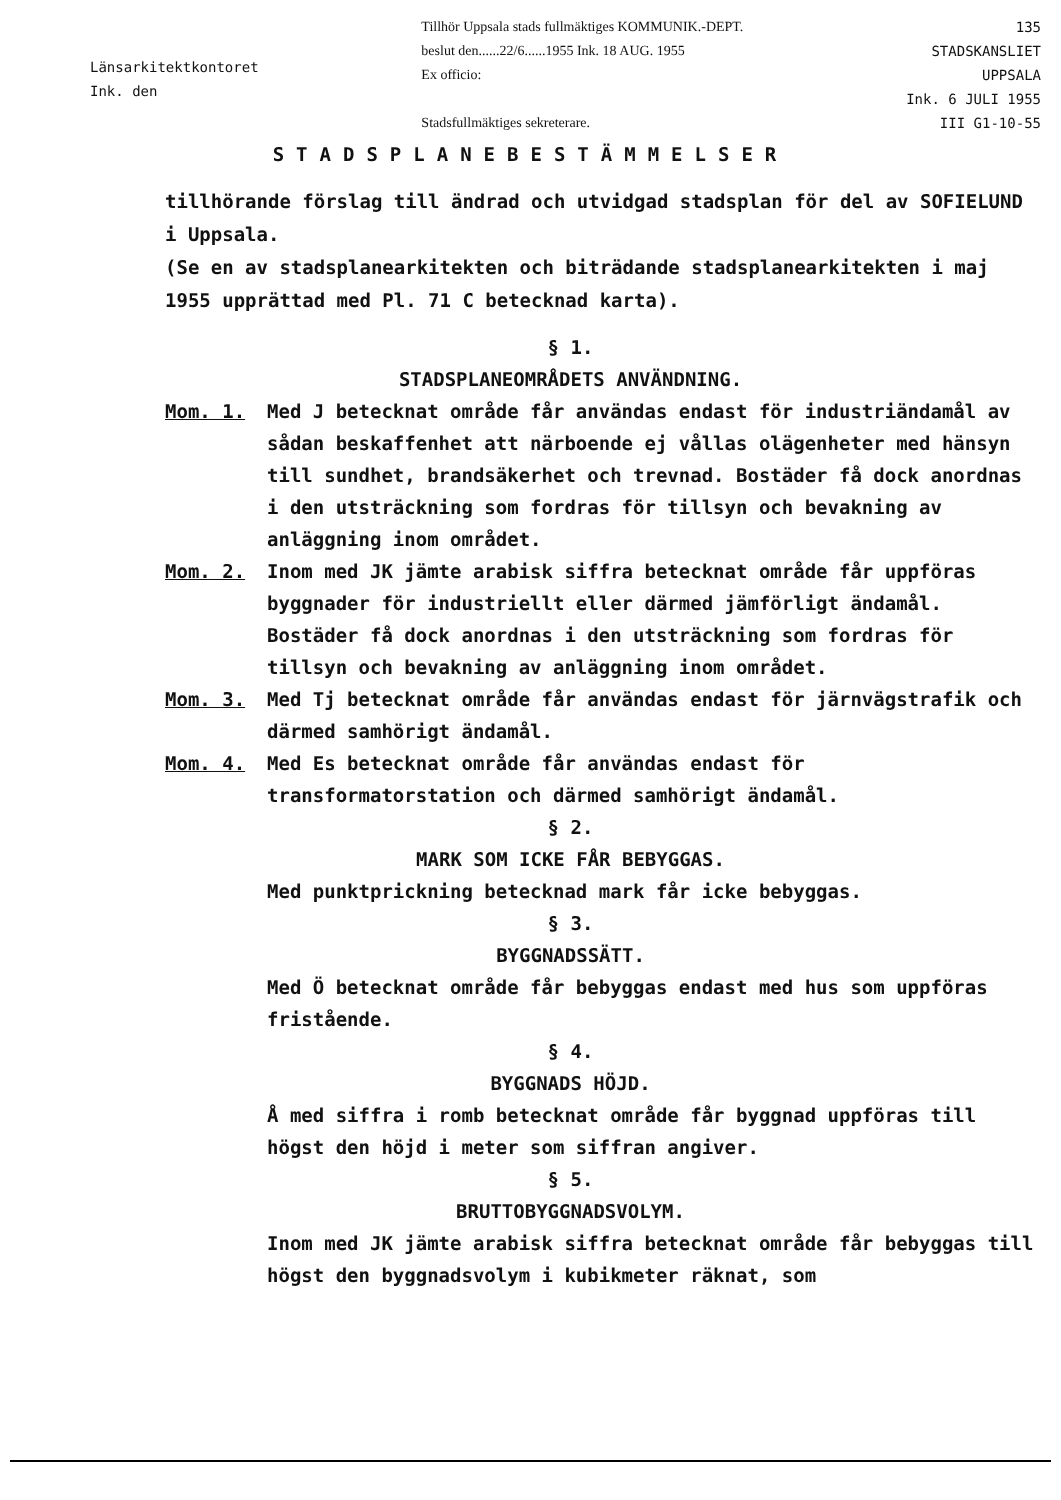Länsarkitektkontoret
Ink. den
Tillhör Uppsala stads fullmäktiges KOMMUNIK.-DEPT.
beslut den......22/6......1955 Ink. 18 AUG. 1955
Ex officio:
Stadsfullmäktiges sekreterare.
135
STADSKANSLIET
UPPSALA
Ink. 6 JULI 1955
III G1-10-55
STADSPLANEBESTÄMMELSER
tillhörande förslag till ändrad och utvidgad stadsplan för del av SOFIELUND i Uppsala.
(Se en av stadsplanearkitekten och biträdande stadsplanearkitekten i maj 1955 upprättad med Pl. 71 C betecknad karta).
§ 1.
STADSPLANEOMRÅDETS ANVÄNDNING.
Mom. 1. Med J betecknat område får användas endast för industriändamål av sådan beskaffenhet att närboende ej vållas olägenheter med hänsyn till sundhet, brandsäkerhet och trevnad. Bostäder få dock anordnas i den utsträckning som fordras för tillsyn och bevakning av anläggning inom området.
Mom. 2. Inom med JK jämte arabisk siffra betecknat område får uppföras byggnader för industriellt eller därmed jämförligt ändamål. Bostäder få dock anordnas i den utsträckning som fordras för tillsyn och bevakning av anläggning inom området.
Mom. 3. Med Tj betecknat område får användas endast för järnvägstrafik och därmed samhörigt ändamål.
Mom. 4. Med Es betecknat område får användas endast för transformatorstation och därmed samhörigt ändamål.
§ 2.
MARK SOM ICKE FÅR BEBYGGAS.
Med punktprickning betecknad mark får icke bebyggas.
§ 3.
BYGGNADSSÄTT.
Med Ö betecknat område får bebyggas endast med hus som uppföras fristående.
§ 4.
BYGGNADS HÖJD.
Å med siffra i romb betecknat område får byggnad uppföras till högst den höjd i meter som siffran angiver.
§ 5.
BRUTTOBYGGNADSVOLYM.
Inom med JK jämte arabisk siffra betecknat område får bebyggas till högst den byggnadsvolym i kubikmeter räknat, som